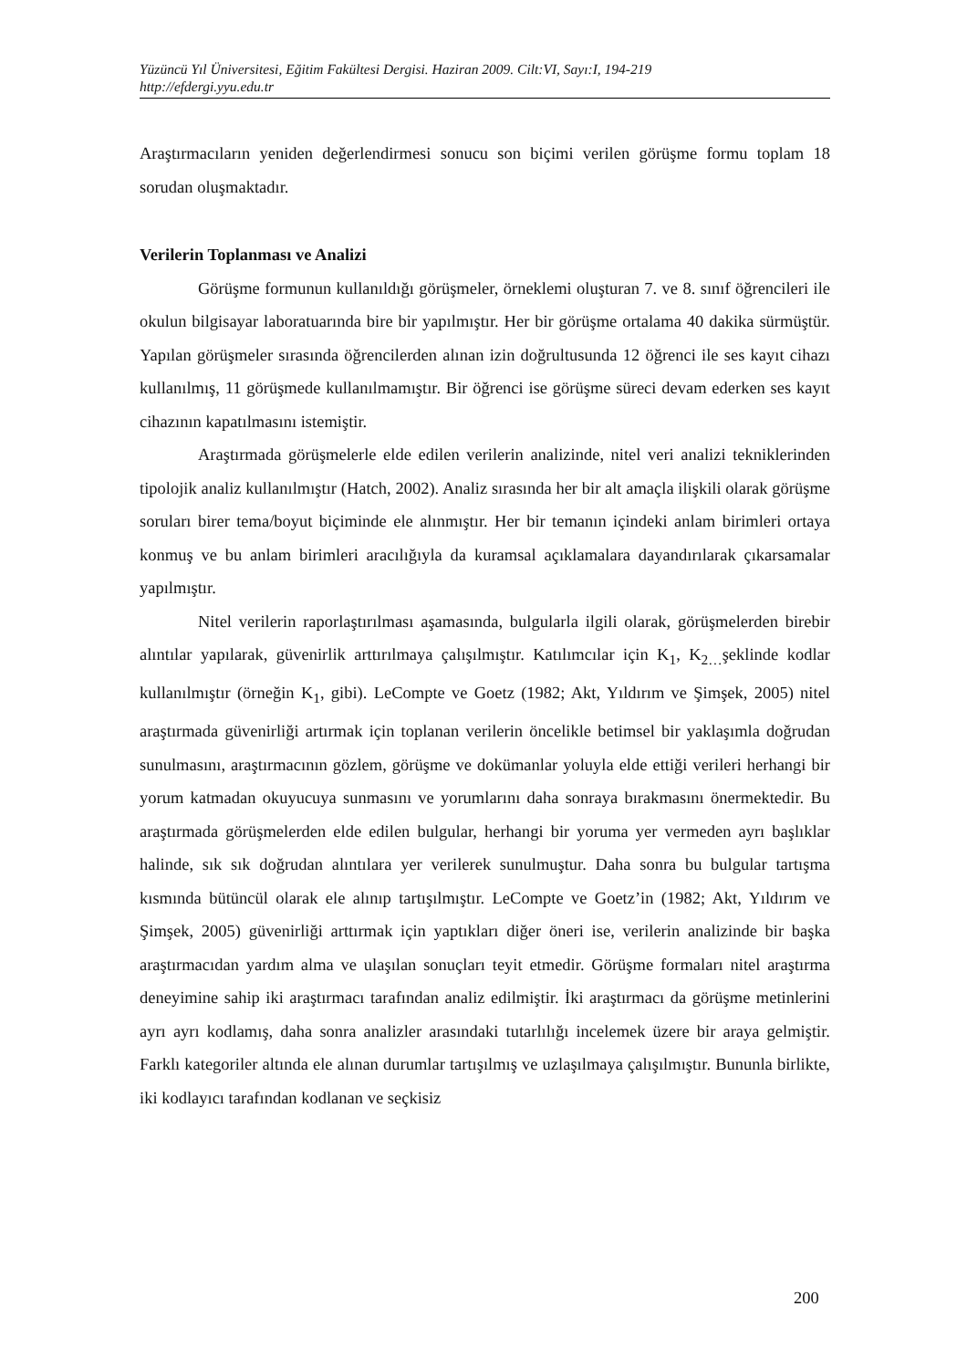Yüzüncü Yıl Üniversitesi, Eğitim Fakültesi Dergisi. Haziran 2009. Cilt:VI, Sayı:I, 194-219
http://efdergi.yyu.edu.tr
Araştırmacıların yeniden değerlendirmesi sonucu son biçimi verilen görüşme formu toplam 18 sorudan oluşmaktadır.
Verilerin Toplanması ve Analizi
Görüşme formunun kullanıldığı görüşmeler, örneklemi oluşturan 7. ve 8. sınıf öğrencileri ile okulun bilgisayar laboratuarında bire bir yapılmıştır. Her bir görüşme ortalama 40 dakika sürmüştür. Yapılan görüşmeler sırasında öğrencilerden alınan izin doğrultusunda 12 öğrenci ile ses kayıt cihazı kullanılmış, 11 görüşmede kullanılmamıştır. Bir öğrenci ise görüşme süreci devam ederken ses kayıt cihazının kapatılmasını istemiştir.
Araştırmada görüşmelerle elde edilen verilerin analizinde, nitel veri analizi tekniklerinden tipolojik analiz kullanılmıştır (Hatch, 2002). Analiz sırasında her bir alt amaçla ilişkili olarak görüşme soruları birer tema/boyut biçiminde ele alınmıştır. Her bir temanın içindeki anlam birimleri ortaya konmuş ve bu anlam birimleri aracılığıyla da kuramsal açıklamalara dayandırılarak çıkarsamalar yapılmıştır.
Nitel verilerin raporlaştırılması aşamasında, bulgularla ilgili olarak, görüşmelerden birebir alıntılar yapılarak, güvenirlik arttırılmaya çalışılmıştır. Katılımcılar için K<sub>1</sub>, K<sub>2…</sub>şeklinde kodlar kullanılmıştır (örneğin K<sub>1</sub>, gibi). LeCompte ve Goetz (1982; Akt, Yıldırım ve Şimşek, 2005) nitel araştırmada güvenirliği artırmak için toplanan verilerin öncelikle betimsel bir yaklaşımla doğrudan sunulmasını, araştırmacının gözlem, görüşme ve dokümanlar yoluyla elde ettiği verileri herhangi bir yorum katmadan okuyucuya sunmasını ve yorumlarını daha sonraya bırakmasını önermektedir. Bu araştırmada görüşmelerden elde edilen bulgular, herhangi bir yoruma yer vermeden ayrı başlıklar halinde, sık sık doğrudan alıntılara yer verilerek sunulmuştur. Daha sonra bu bulgular tartışma kısmında bütüncül olarak ele alınıp tartışılmıştır. LeCompte ve Goetz’in (1982; Akt, Yıldırım ve Şimşek, 2005) güvenirliği arttırmak için yaptıkları diğer öneri ise, verilerin analizinde bir başka araştırmacıdan yardım alma ve ulaşılan sonuçları teyit etmedir. Görüşme formaları nitel araştırma deneyimine sahip iki araştırmacı tarafından analiz edilmiştir. İki araştırmacı da görüşme metinlerini ayrı ayrı kodlamış, daha sonra analizler arasındaki tutarlılığı incelemek üzere bir araya gelmiştir. Farklı kategoriler altında ele alınan durumlar tartışılmış ve uzlaşılmaya çalışılmıştır. Bununla birlikte, iki kodlayıcı tarafından kodlanan ve seçkisiz
200